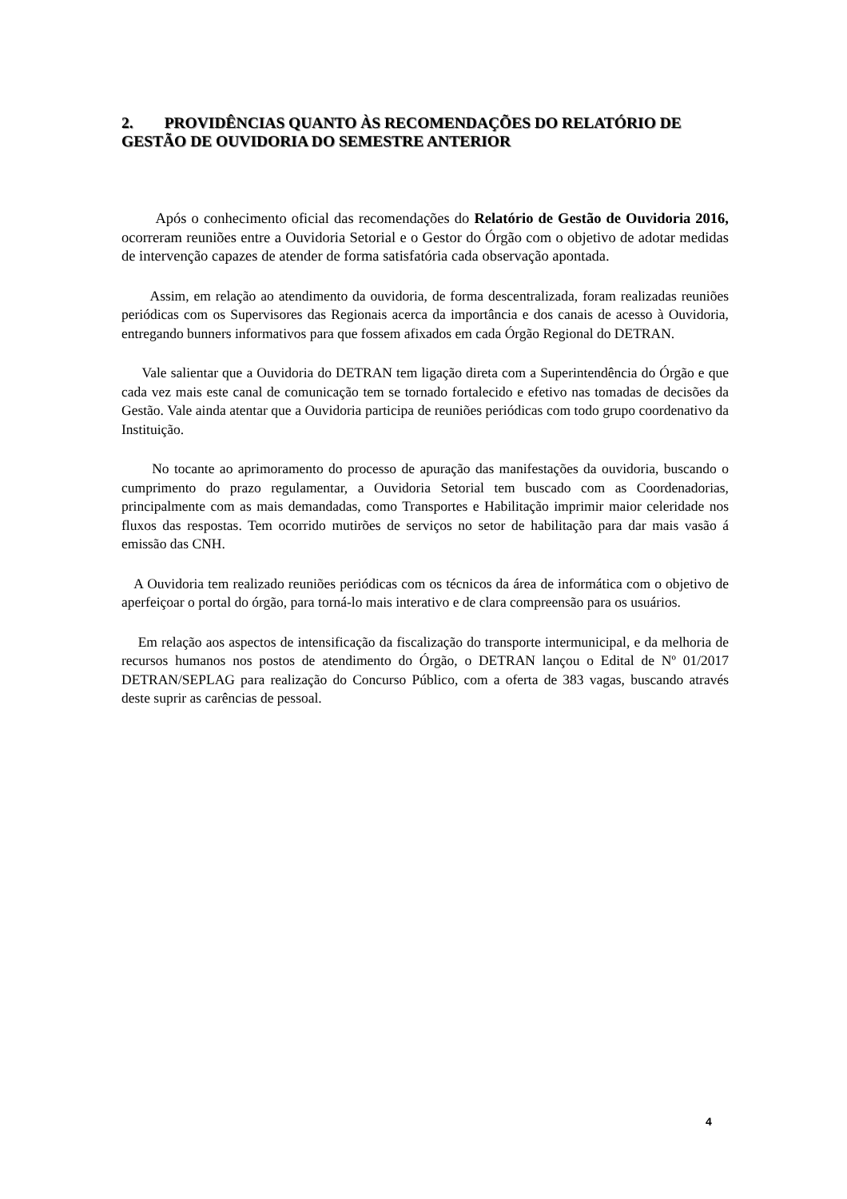2. PROVIDÊNCIAS QUANTO ÀS RECOMENDAÇÕES DO RELATÓRIO DE GESTÃO DE OUVIDORIA DO SEMESTRE ANTERIOR
Após o conhecimento oficial das recomendações do Relatório de Gestão de Ouvidoria 2016, ocorreram reuniões entre a Ouvidoria Setorial e o Gestor do Órgão com o objetivo de adotar medidas de intervenção capazes de atender de forma satisfatória cada observação apontada.
Assim, em relação ao atendimento da ouvidoria, de forma descentralizada, foram realizadas reuniões periódicas com os Supervisores das Regionais acerca da importância e dos canais de acesso à Ouvidoria, entregando bunners informativos para que fossem afixados em cada Órgão Regional do DETRAN.
Vale salientar que a Ouvidoria do DETRAN tem ligação direta com a Superintendência do Órgão e que cada vez mais este canal de comunicação tem se tornado fortalecido e efetivo nas tomadas de decisões da Gestão. Vale ainda atentar que a Ouvidoria participa de reuniões periódicas com todo grupo coordenativo da Instituição.
No tocante ao aprimoramento do processo de apuração das manifestações da ouvidoria, buscando o cumprimento do prazo regulamentar, a Ouvidoria Setorial tem buscado com as Coordenadorias, principalmente com as mais demandadas, como Transportes e Habilitação imprimir maior celeridade nos fluxos das respostas. Tem ocorrido mutirões de serviços no setor de habilitação para dar mais vasão á emissão das CNH.
A Ouvidoria tem realizado reuniões periódicas com os técnicos da área de informática com o objetivo de aperfeiçoar o portal do órgão, para torná-lo mais interativo e de clara compreensão para os usuários.
Em relação aos aspectos de intensificação da fiscalização do transporte intermunicipal, e da melhoria de recursos humanos nos postos de atendimento do Órgão, o DETRAN lançou o Edital de Nº 01/2017 DETRAN/SEPLAG para realização do Concurso Público, com a oferta de 383 vagas, buscando através deste suprir as carências de pessoal.
4